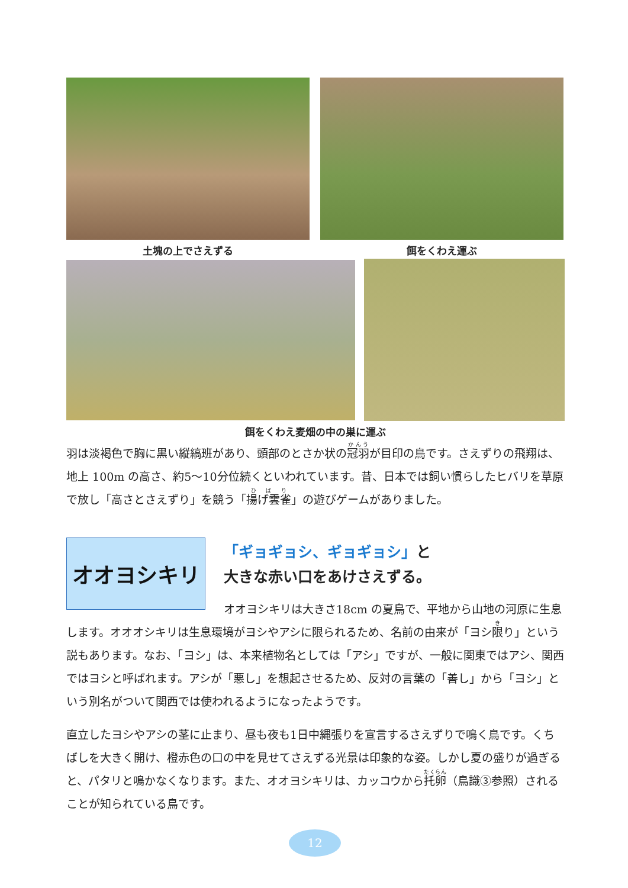土塊の上でさえずる 餌をくわえ運ぶ
餌をくわえ麦畑の中の巣に運ぶ
羽は淡褐色で胸に黒い縦縞班があり、頭部のとさか状の冠羽が目印の鳥です。さえずりの飛翔は、地上 100m の高さ、約5～10分位続くといわれています。昔、日本では飼い慣らしたヒバリを草原で放し「高さとさえずり」を競う「揚げ雲雀」の遊びゲームがありました。
オオヨシキリ
「ギョギョシ、ギョギョシ」と
大きな赤い口をあけさえずる。
オオヨシキリは大きさ18cm の夏鳥で、平地から山地の河原に生息します。オオオシキリは生息環境がヨシやアシに限られるため、名前の由来が「ヨシ限り」という説もあります。なお、「ヨシ」は、本来植物名としては「アシ」ですが、一般に関東ではアシ、関西ではヨシと呼ばれます。アシが「悪し」を想起させるため、反対の言葉の「善し」から「ヨシ」という別名がついて関西では使われるようになったようです。
直立したヨシやアシの茎に止まり、昼も夜も1日中縄張りを宣言するさえずりで鳴く鳥です。くちばしを大きく開け、橙赤色の口の中を見せてさえずる光景は印象的な姿。しかし夏の盛りが過ぎると、パタリと鳴かなくなります。また、オオヨシキリは、カッコウから托卵（鳥識③参照）されることが知られている鳥です。
12